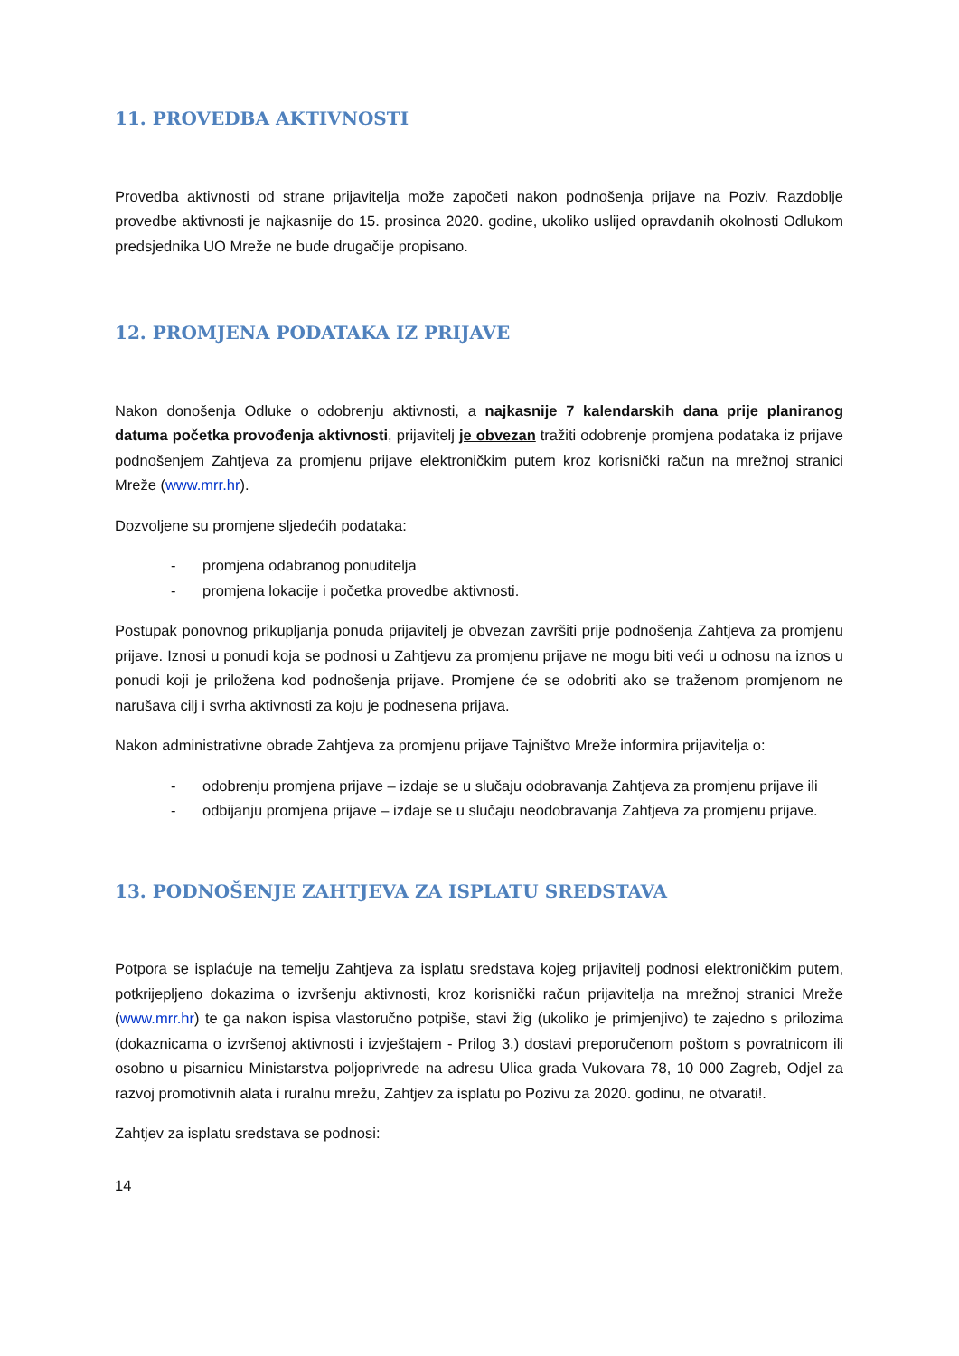11. PROVEDBA AKTIVNOSTI
Provedba aktivnosti od strane prijavitelja može započeti nakon podnošenja prijave na Poziv. Razdoblje provedbe aktivnosti je najkasnije do 15. prosinca 2020. godine, ukoliko uslijed opravdanih okolnosti Odlukom predsjednika UO Mreže ne bude drugačije propisano.
12. PROMJENA PODATAKA IZ PRIJAVE
Nakon donošenja Odluke o odobrenju aktivnosti, a najkasnije 7 kalendarskih dana prije planiranog datuma početka provođenja aktivnosti, prijavitelj je obvezan tražiti odobrenje promjena podataka iz prijave podnošenjem Zahtjeva za promjenu prijave elektroničkim putem kroz korisnički račun na mrežnoj stranici Mreže (www.mrr.hr).
Dozvoljene su promjene sljedećih podataka:
- promjena odabranog ponuditelja
- promjena lokacije i početka provedbe aktivnosti.
Postupak ponovnog prikupljanja ponuda prijavitelj je obvezan završiti prije podnošenja Zahtjeva za promjenu prijave. Iznosi u ponudi koja se podnosi u Zahtjevu za promjenu prijave ne mogu biti veći u odnosu na iznos u ponudi koji je priložena kod podnošenja prijave. Promjene će se odobriti ako se traženom promjenom ne narušava cilj i svrha aktivnosti za koju je podnesena prijava.
Nakon administrativne obrade Zahtjeva za promjenu prijave Tajništvo Mreže informira prijavitelja o:
- odobrenju promjena prijave – izdaje se u slučaju odobravanja Zahtjeva za promjenu prijave ili
- odbijanju promjena prijave – izdaje se u slučaju neodobravanja Zahtjeva za promjenu prijave.
13. PODNOŠENJE ZAHTJEVA ZA ISPLATU SREDSTAVA
Potpora se isplaćuje na temelju Zahtjeva za isplatu sredstava kojeg prijavitelj podnosi elektroničkim putem, potkrijepljeno dokazima o izvršenju aktivnosti, kroz korisnički račun prijavitelja na mrežnoj stranici Mreže (www.mrr.hr) te ga nakon ispisa vlastoručno potpiše, stavi žig (ukoliko je primjenjivo) te zajedno s prilozima (dokaznicama o izvršenoj aktivnosti i izvještajem - Prilog 3.) dostavi preporučenom poštom s povratnicom ili osobno u pisarnicu Ministarstva poljoprivrede na adresu Ulica grada Vukovara 78, 10 000 Zagreb, Odjel za razvoj promotivnih alata i ruralnu mrežu, Zahtjev za isplatu po Pozivu za 2020. godinu, ne otvarati!.
Zahtjev za isplatu sredstava se podnosi:
14